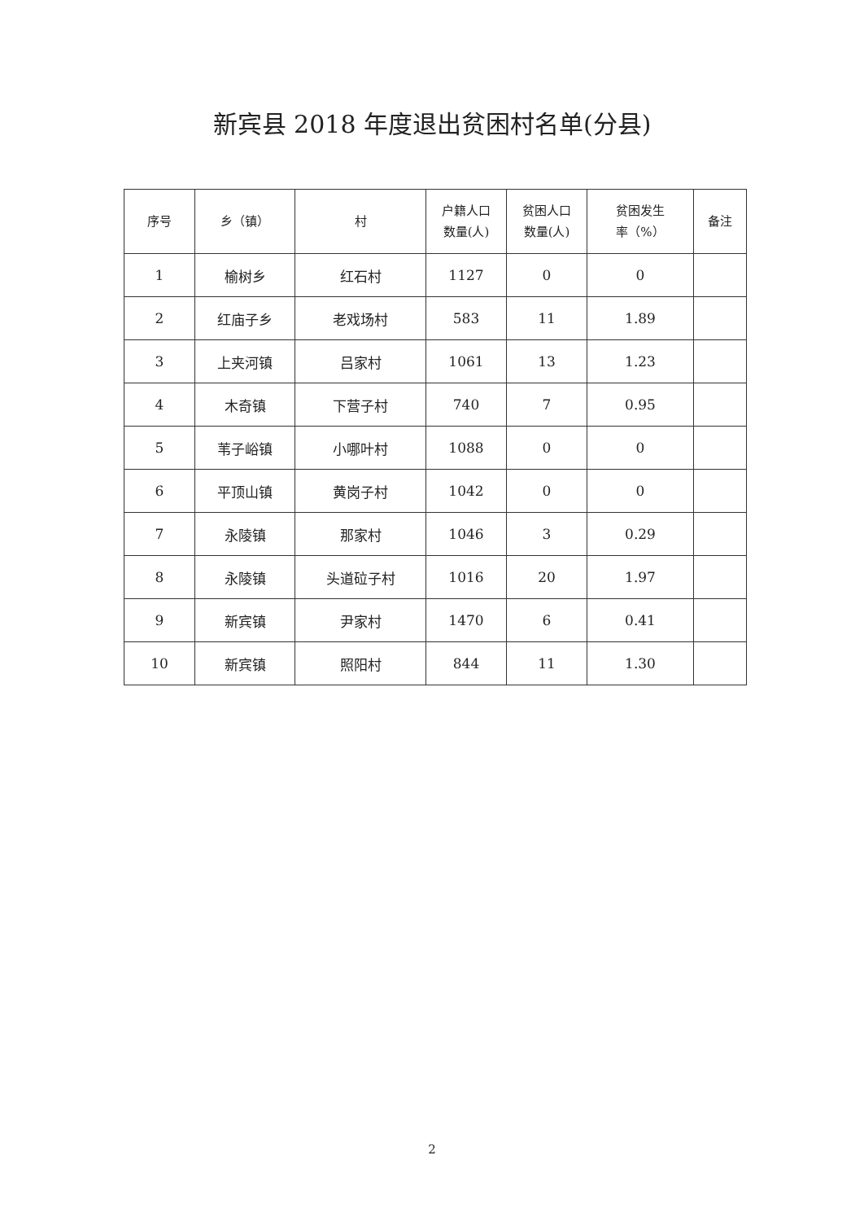新宾县 2018 年度退出贫困村名单(分县)
| 序号 | 乡（镇） | 村 | 户籍人口 数量(人) | 贫困人口 数量(人) | 贫困发生 率（%） | 备注 |
| --- | --- | --- | --- | --- | --- | --- |
| 1 | 榆树乡 | 红石村 | 1127 | 0 | 0 | |
| 2 | 红庙子乡 | 老戏场村 | 583 | 11 | 1.89 | |
| 3 | 上夹河镇 | 吕家村 | 1061 | 13 | 1.23 | |
| 4 | 木奇镇 | 下营子村 | 740 | 7 | 0.95 | |
| 5 | 苇子峪镇 | 小哪叶村 | 1088 | 0 | 0 | |
| 6 | 平顶山镇 | 黄岗子村 | 1042 | 0 | 0 | |
| 7 | 永陵镇 | 那家村 | 1046 | 3 | 0.29 | |
| 8 | 永陵镇 | 头道砬子村 | 1016 | 20 | 1.97 | |
| 9 | 新宾镇 | 尹家村 | 1470 | 6 | 0.41 | |
| 10 | 新宾镇 | 照阳村 | 844 | 11 | 1.30 | |
2